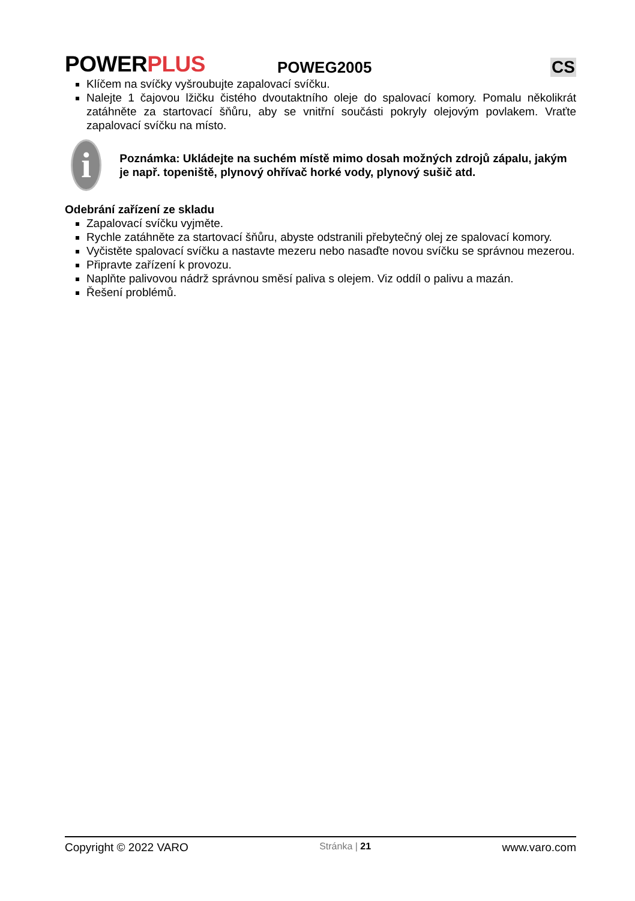POWERPLUS
POWEG2005
CS
Klíčem na svíčky vyšroubujte zapalovací svíčku.
Nalejte 1 čajovou lžičku čistého dvoutaktního oleje do spalovací komory. Pomalu několikrát zatáhněte za startovací šňůru, aby se vnitřní součásti pokryly olejovým povlakem. Vraťte zapalovací svíčku na místo.
i
Poznámka: Ukládejte na suchém místě mimo dosah možných zdrojů zápalu, jakým je např. topeniště, plynový ohřívač horké vody, plynový sušič atd.
Odebrání zařízení ze skladu
Zapalovací svíčku vyjměte.
Rychle zatáhněte za startovací šňůru, abyste odstranili přebytečný olej ze spalovací komory.
Vyčistěte spalovací svíčku a nastavte mezeru nebo nasaďte novou svíčku se správnou mezerou.
Připravte zařízení k provozu.
Naplňte palivovou nádrž správnou směsí paliva s olejem. Viz oddíl o palivu a mazán.
Řešení problémů.
Copyright © 2022 VARO Stránka | 21 www.varo.com